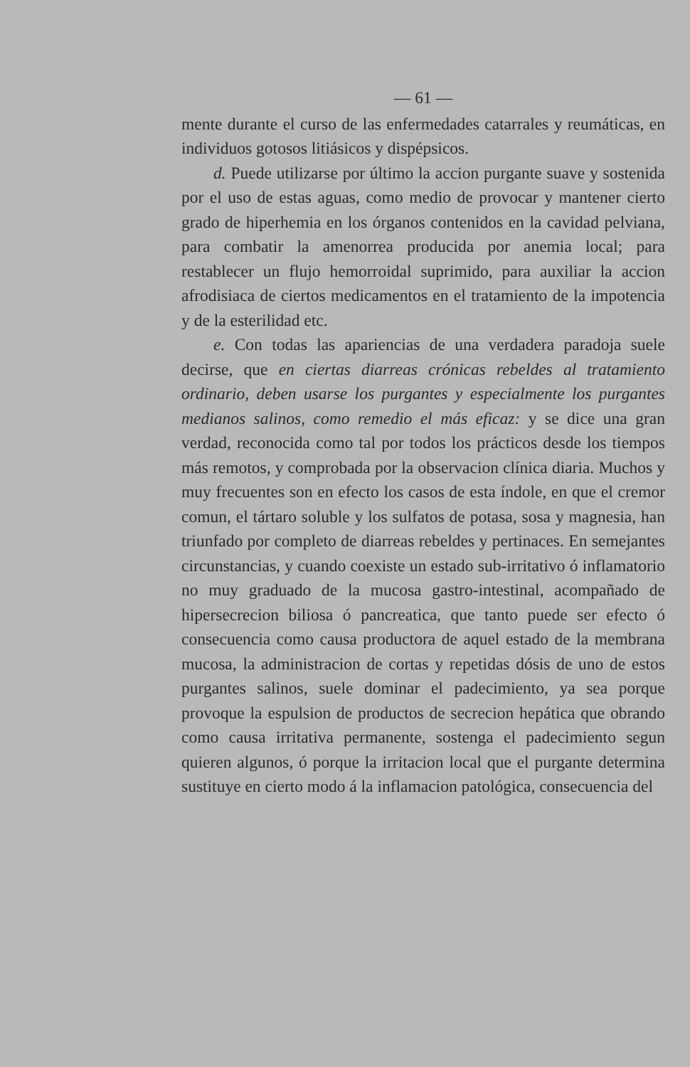— 61 —
mente durante el curso de las enfermedades catarrales y reumáticas, en individuos gotosos litiásicos y dispépsicos.
d. Puede utilizarse por último la accion purgante suave y sostenida por el uso de estas aguas, como medio de provocar y mantener cierto grado de hiperhemia en los órganos contenidos en la cavidad pelviana, para combatir la amenorrea producida por anemia local; para restablecer un flujo hemorroidal suprimido, para auxiliar la accion afrodisiaca de ciertos medicamentos en el tratamiento de la impotencia y de la esterilidad etc.
e. Con todas las apariencias de una verdadera paradoja suele decirse, que en ciertas diarreas crónicas rebeldes al tratamiento ordinario, deben usarse los purgantes y especialmente los purgantes medianos salinos, como remedio el más eficaz: y se dice una gran verdad, reconocida como tal por todos los prácticos desde los tiempos más remotos, y comprobada por la observacion clínica diaria. Muchos y muy frecuentes son en efecto los casos de esta índole, en que el cremor comun, el tártaro soluble y los sulfatos de potasa, sosa y magnesia, han triunfado por completo de diarreas rebeldes y pertinaces. En semejantes circunstancias, y cuando coexiste un estado sub-irritativo ó inflamatorio no muy graduado de la mucosa gastro-intestinal, acompañado de hipersecrecion biliosa ó pancreatica, que tanto puede ser efecto ó consecuencia como causa productora de aquel estado de la membrana mucosa, la administracion de cortas y repetidas dósis de uno de estos purgantes salinos, suele dominar el padecimiento, ya sea porque provoque la espulsion de productos de secrecion hepática que obrando como causa irritativa permanente, sostenga el padecimiento segun quieren algunos, ó porque la irritacion local que el purgante determina sustituye en cierto modo á la inflamacion patológica, consecuencia del